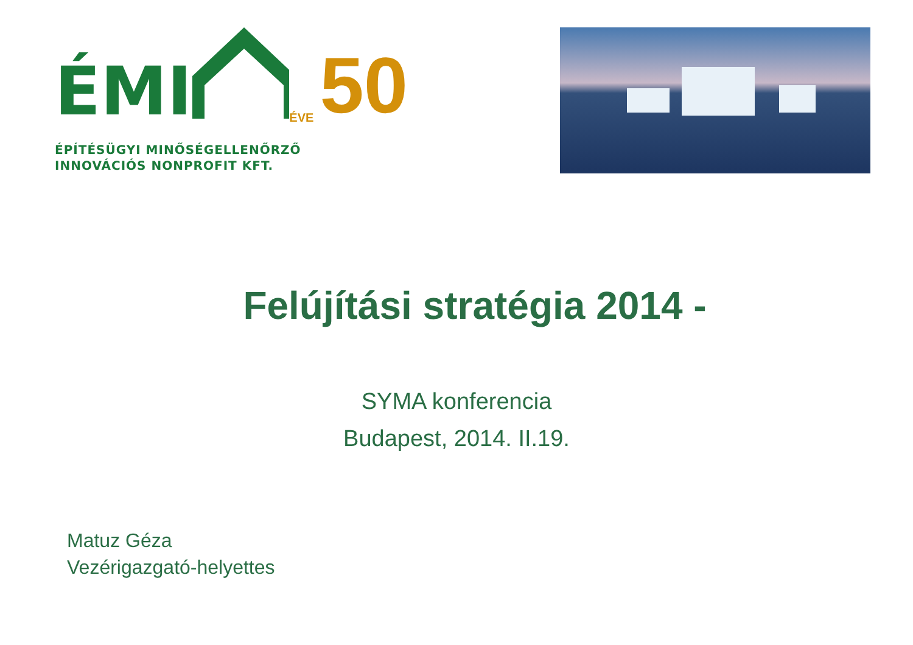ÉMI ÉVE 50
ÉPÍTÉSÜGYI MINŐSÉGELLENŐRZŐ
INNOVÁCIÓS NONPROFIT KFT.
Felújítási stratégia 2014 -
SYMA konferencia
Budapest, 2014. II.19.
Matuz Géza
Vezérigazgató-helyettes